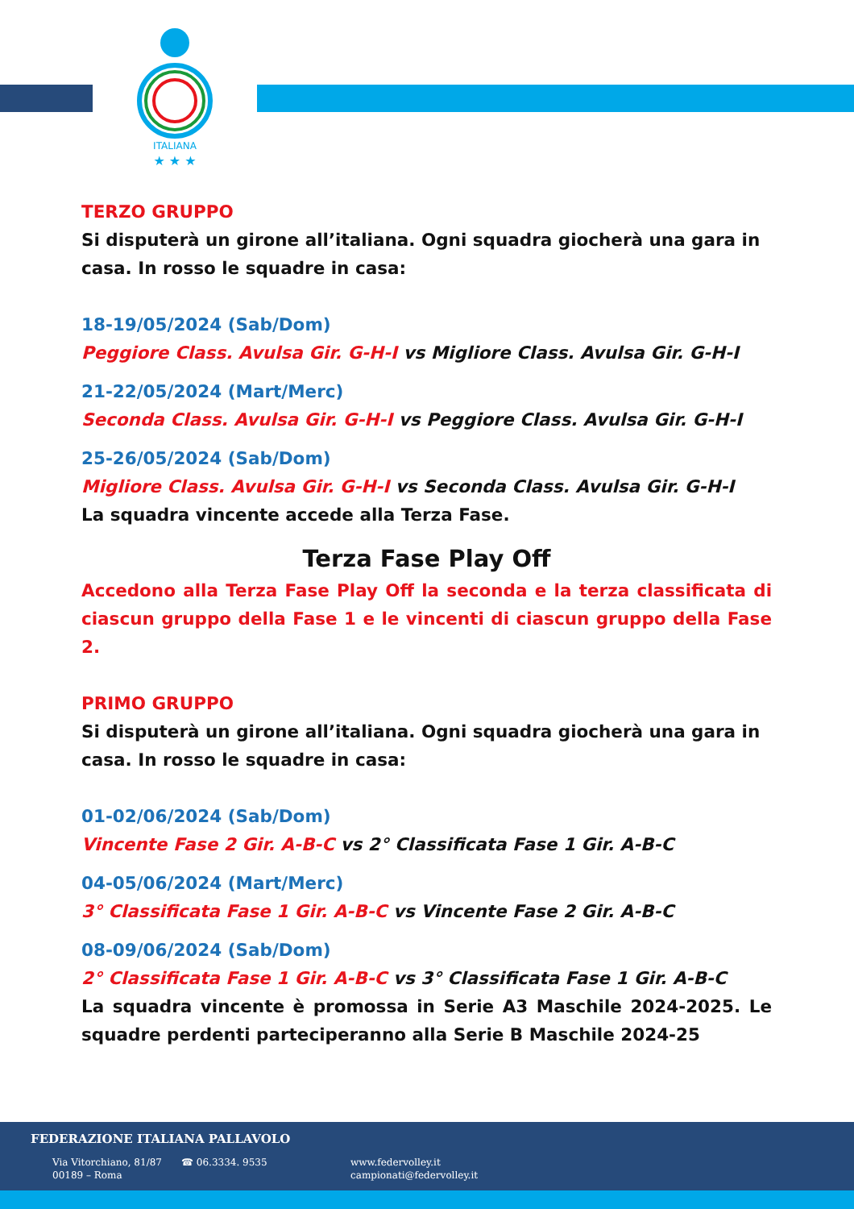ITALIANA
★ ★ ★
TERZO GRUPPO
Si disputerà un girone all’italiana. Ogni squadra giocherà una gara in casa. In rosso le squadre in casa:
18-19/05/2024 (Sab/Dom)
Peggiore Class. Avulsa Gir. G-H-I vs Migliore Class. Avulsa Gir. G-H-I
21-22/05/2024 (Mart/Merc)
Seconda Class. Avulsa Gir. G-H-I vs Peggiore Class. Avulsa Gir. G-H-I
25-26/05/2024 (Sab/Dom)
Migliore Class. Avulsa Gir. G-H-I vs Seconda Class. Avulsa Gir. G-H-I
La squadra vincente accede alla Terza Fase.
Terza Fase Play Off
Accedono alla Terza Fase Play Off la seconda e la terza classificata di ciascun gruppo della Fase 1 e le vincenti di ciascun gruppo della Fase 2.
PRIMO GRUPPO
Si disputerà un girone all’italiana. Ogni squadra giocherà una gara in casa. In rosso le squadre in casa:
01-02/06/2024 (Sab/Dom)
Vincente Fase 2 Gir. A-B-C vs 2° Classificata Fase 1 Gir. A-B-C
04-05/06/2024 (Mart/Merc)
3° Classificata Fase 1 Gir. A-B-C vs Vincente Fase 2 Gir. A-B-C
08-09/06/2024 (Sab/Dom)
2° Classificata Fase 1 Gir. A-B-C vs 3° Classificata Fase 1 Gir. A-B-C
La squadra vincente è promossa in Serie A3 Maschile 2024-2025. Le squadre perdenti parteciperanno alla Serie B Maschile 2024-25
FEDERAZIONE ITALIANA PALLAVOLO
Via Vitorchiano, 81/87
00189 – Roma
☎ 06.3334. 9535
www.federvolley.it
campionati@federvolley.it